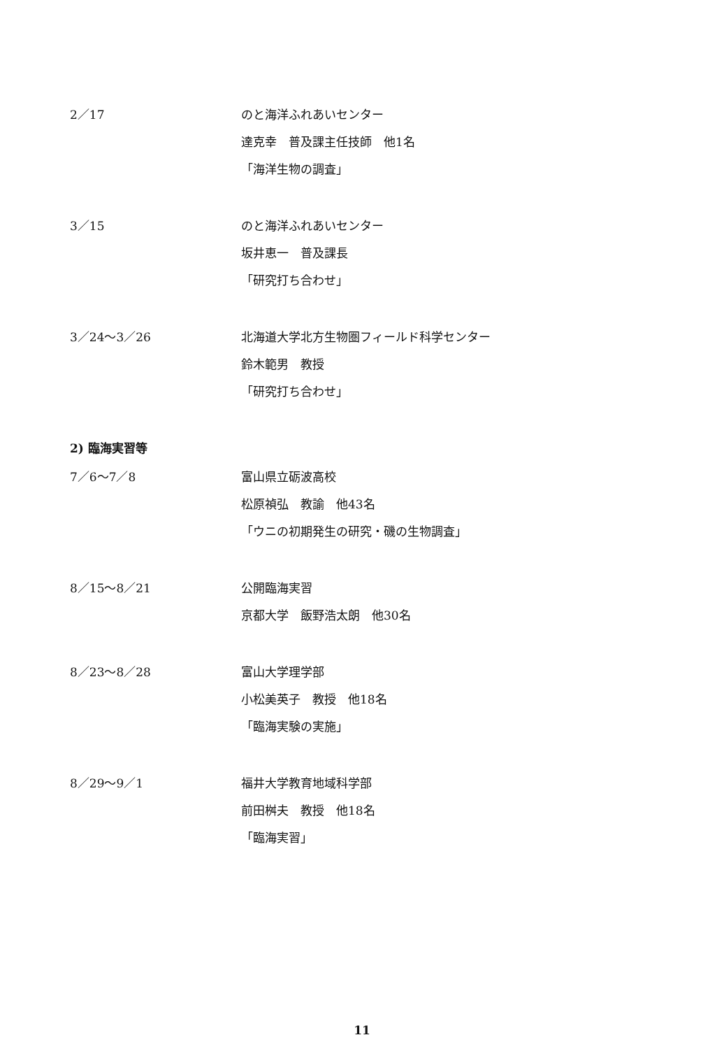2／17
のと海洋ふれあいセンター
達克幸　普及課主任技師　他1名
「海洋生物の調査」
3／15
のと海洋ふれあいセンター
坂井恵一　普及課長
「研究打ち合わせ」
3／24～3／26
北海道大学北方生物圏フィールド科学センター
鈴木範男　教授
「研究打ち合わせ」
2) 臨海実習等
7／6～7／8
富山県立砺波高校
松原禎弘　教諭　他43名
「ウニの初期発生の研究・磯の生物調査」
8／15～8／21
公開臨海実習
京都大学　飯野浩太朗　他30名
8／23～8／28
富山大学理学部
小松美英子　教授　他18名
「臨海実験の実施」
8／29～9／1
福井大学教育地域科学部
前田桝夫　教授　他18名
「臨海実習」
11